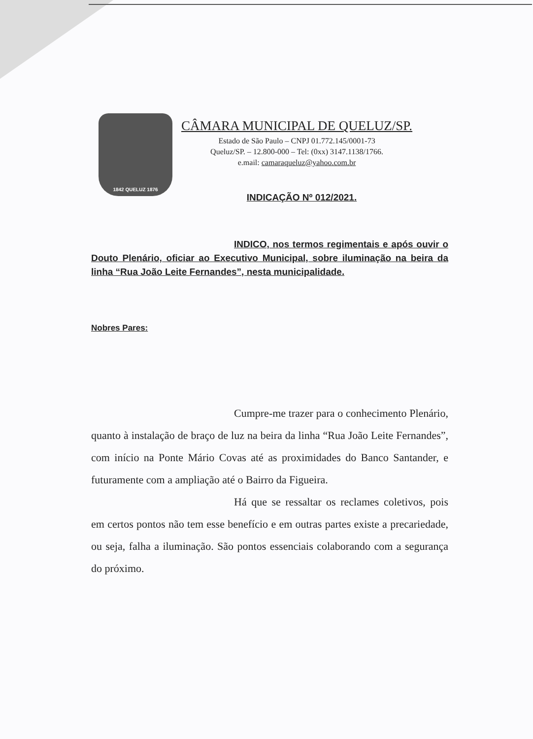1842 QUELUZ 1876
CÂMARA MUNICIPAL DE QUELUZ/SP.
Estado de São Paulo – CNPJ 01.772.145/0001-73
Queluz/SP. – 12.800-000 – Tel: (0xx) 3147.1138/1766.
e.mail: camaraqueluz@yahoo.com.br
INDICAÇÃO Nº 012/2021.
INDICO, nos termos regimentais e após ouvir o Douto Plenário, oficiar ao Executivo Municipal, sobre iluminação na beira da linha “Rua João Leite Fernandes”, nesta municipalidade.
Nobres Pares:
Cumpre-me trazer para o conhecimento Plenário, quanto à instalação de braço de luz na beira da linha “Rua João Leite Fernandes”, com início na Ponte Mário Covas até as proximidades do Banco Santander, e futuramente com a ampliação até o Bairro da Figueira.
Há que se ressaltar os reclames coletivos, pois em certos pontos não tem esse benefício e em outras partes existe a precariedade, ou seja, falha a iluminação. São pontos essenciais colaborando com a segurança do próximo.